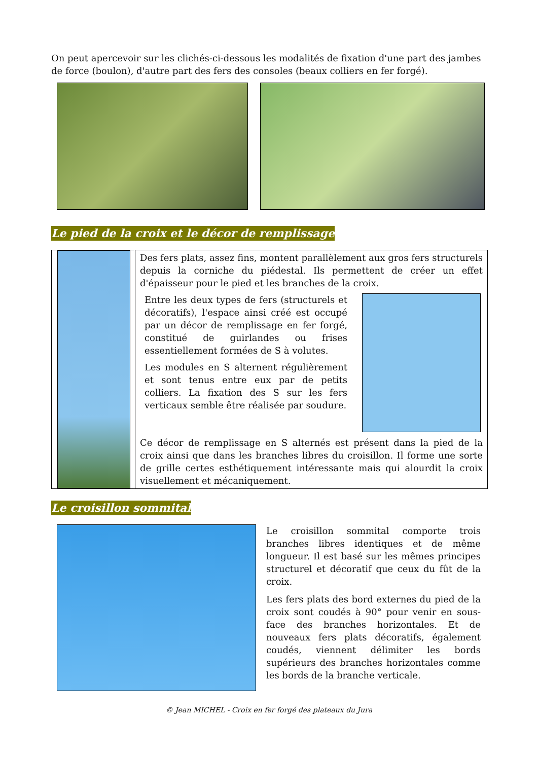On peut apercevoir sur les clichés-ci-dessous les modalités de fixation d'une part des jambes de force (boulon), d'autre part des fers des consoles (beaux colliers en fer forgé).
Le pied de la croix et le décor de remplissage
Des fers plats, assez fins, montent parallèlement aux gros fers structurels depuis la corniche du piédestal. Ils permettent de créer un effet d'épaisseur pour le pied et les branches de la croix.
Entre les deux types de fers (structurels et décoratifs), l'espace ainsi créé est occupé par un décor de remplissage en fer forgé, constitué de guirlandes ou frises essentiellement formées de S à volutes.
Les modules en S alternent régulièrement et sont tenus entre eux par de petits colliers. La fixation des S sur les fers verticaux semble être réalisée par soudure.
Ce décor de remplissage en S alternés est présent dans la pied de la croix ainsi que dans les branches libres du croisillon. Il forme une sorte de grille certes esthétiquement intéressante mais qui alourdit la croix visuellement et mécaniquement.
Le croisillon sommital
Le croisillon sommital comporte trois branches libres identiques et de même longueur. Il est basé sur les mêmes principes structurel et décoratif que ceux du fût de la croix.
Les fers plats des bord externes du pied de la croix sont coudés à 90° pour venir en sous-face des branches horizontales. Et de nouveaux fers plats décoratifs, également coudés, viennent délimiter les bords supérieurs des branches horizontales comme les bords de la branche verticale.
© Jean MICHEL - Croix en fer forgé des plateaux du Jura